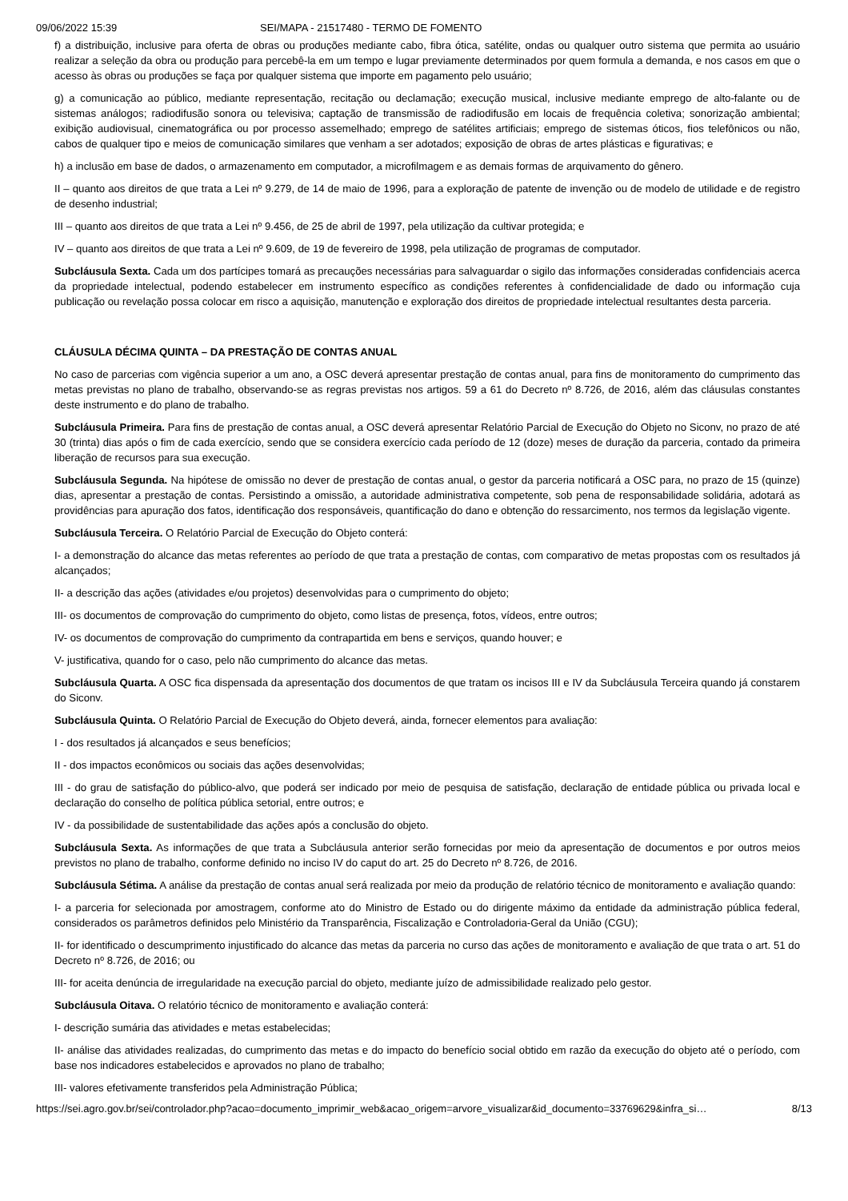09/06/2022 15:39 SEI/MAPA - 21517480 - TERMO DE FOMENTO
f) a distribuição, inclusive para oferta de obras ou produções mediante cabo, fibra ótica, satélite, ondas ou qualquer outro sistema que permita ao usuário realizar a seleção da obra ou produção para percebê-la em um tempo e lugar previamente determinados por quem formula a demanda, e nos casos em que o acesso às obras ou produções se faça por qualquer sistema que importe em pagamento pelo usuário;
g) a comunicação ao público, mediante representação, recitação ou declamação; execução musical, inclusive mediante emprego de alto-falante ou de sistemas análogos; radiodifusão sonora ou televisiva; captação de transmissão de radiodifusão em locais de frequência coletiva; sonorização ambiental; exibição audiovisual, cinematográfica ou por processo assemelhado; emprego de satélites artificiais; emprego de sistemas óticos, fios telefônicos ou não, cabos de qualquer tipo e meios de comunicação similares que venham a ser adotados; exposição de obras de artes plásticas e figurativas; e
h) a inclusão em base de dados, o armazenamento em computador, a microfilmagem e as demais formas de arquivamento do gênero.
II – quanto aos direitos de que trata a Lei nº 9.279, de 14 de maio de 1996, para a exploração de patente de invenção ou de modelo de utilidade e de registro de desenho industrial;
III – quanto aos direitos de que trata a Lei nº 9.456, de 25 de abril de 1997, pela utilização da cultivar protegida; e
IV – quanto aos direitos de que trata a Lei nº 9.609, de 19 de fevereiro de 1998, pela utilização de programas de computador.
Subcláusula Sexta. Cada um dos partícipes tomará as precauções necessárias para salvaguardar o sigilo das informações consideradas confidenciais acerca da propriedade intelectual, podendo estabelecer em instrumento específico as condições referentes à confidencialidade de dado ou informação cuja publicação ou revelação possa colocar em risco a aquisição, manutenção e exploração dos direitos de propriedade intelectual resultantes desta parceria.
CLÁUSULA DÉCIMA QUINTA – DA PRESTAÇÃO DE CONTAS ANUAL
No caso de parcerias com vigência superior a um ano, a OSC deverá apresentar prestação de contas anual, para fins de monitoramento do cumprimento das metas previstas no plano de trabalho, observando-se as regras previstas nos artigos. 59 a 61 do Decreto nº 8.726, de 2016, além das cláusulas constantes deste instrumento e do plano de trabalho.
Subcláusula Primeira. Para fins de prestação de contas anual, a OSC deverá apresentar Relatório Parcial de Execução do Objeto no Siconv, no prazo de até 30 (trinta) dias após o fim de cada exercício, sendo que se considera exercício cada período de 12 (doze) meses de duração da parceria, contado da primeira liberação de recursos para sua execução.
Subcláusula Segunda. Na hipótese de omissão no dever de prestação de contas anual, o gestor da parceria notificará a OSC para, no prazo de 15 (quinze) dias, apresentar a prestação de contas. Persistindo a omissão, a autoridade administrativa competente, sob pena de responsabilidade solidária, adotará as providências para apuração dos fatos, identificação dos responsáveis, quantificação do dano e obtenção do ressarcimento, nos termos da legislação vigente.
Subcláusula Terceira. O Relatório Parcial de Execução do Objeto conterá:
I- a demonstração do alcance das metas referentes ao período de que trata a prestação de contas, com comparativo de metas propostas com os resultados já alcançados;
II- a descrição das ações (atividades e/ou projetos) desenvolvidas para o cumprimento do objeto;
III- os documentos de comprovação do cumprimento do objeto, como listas de presença, fotos, vídeos, entre outros;
IV- os documentos de comprovação do cumprimento da contrapartida em bens e serviços, quando houver; e
V- justificativa, quando for o caso, pelo não cumprimento do alcance das metas.
Subcláusula Quarta. A OSC fica dispensada da apresentação dos documentos de que tratam os incisos III e IV da Subcláusula Terceira quando já constarem do Siconv.
Subcláusula Quinta. O Relatório Parcial de Execução do Objeto deverá, ainda, fornecer elementos para avaliação:
I - dos resultados já alcançados e seus benefícios;
II - dos impactos econômicos ou sociais das ações desenvolvidas;
III - do grau de satisfação do público-alvo, que poderá ser indicado por meio de pesquisa de satisfação, declaração de entidade pública ou privada local e declaração do conselho de política pública setorial, entre outros; e
IV - da possibilidade de sustentabilidade das ações após a conclusão do objeto.
Subcláusula Sexta. As informações de que trata a Subcláusula anterior serão fornecidas por meio da apresentação de documentos e por outros meios previstos no plano de trabalho, conforme definido no inciso IV do caput do art. 25 do Decreto nº 8.726, de 2016.
Subcláusula Sétima. A análise da prestação de contas anual será realizada por meio da produção de relatório técnico de monitoramento e avaliação quando:
I- a parceria for selecionada por amostragem, conforme ato do Ministro de Estado ou do dirigente máximo da entidade da administração pública federal, considerados os parâmetros definidos pelo Ministério da Transparência, Fiscalização e Controladoria-Geral da União (CGU);
II- for identificado o descumprimento injustificado do alcance das metas da parceria no curso das ações de monitoramento e avaliação de que trata o art. 51 do Decreto nº 8.726, de 2016; ou
III- for aceita denúncia de irregularidade na execução parcial do objeto, mediante juízo de admissibilidade realizado pelo gestor.
Subcláusula Oitava. O relatório técnico de monitoramento e avaliação conterá:
I- descrição sumária das atividades e metas estabelecidas;
II- análise das atividades realizadas, do cumprimento das metas e do impacto do benefício social obtido em razão da execução do objeto até o período, com base nos indicadores estabelecidos e aprovados no plano de trabalho;
III- valores efetivamente transferidos pela Administração Pública;
https://sei.agro.gov.br/sei/controlador.php?acao=documento_imprimir_web&acao_origem=arvore_visualizar&id_documento=33769629&infra_si… 8/13